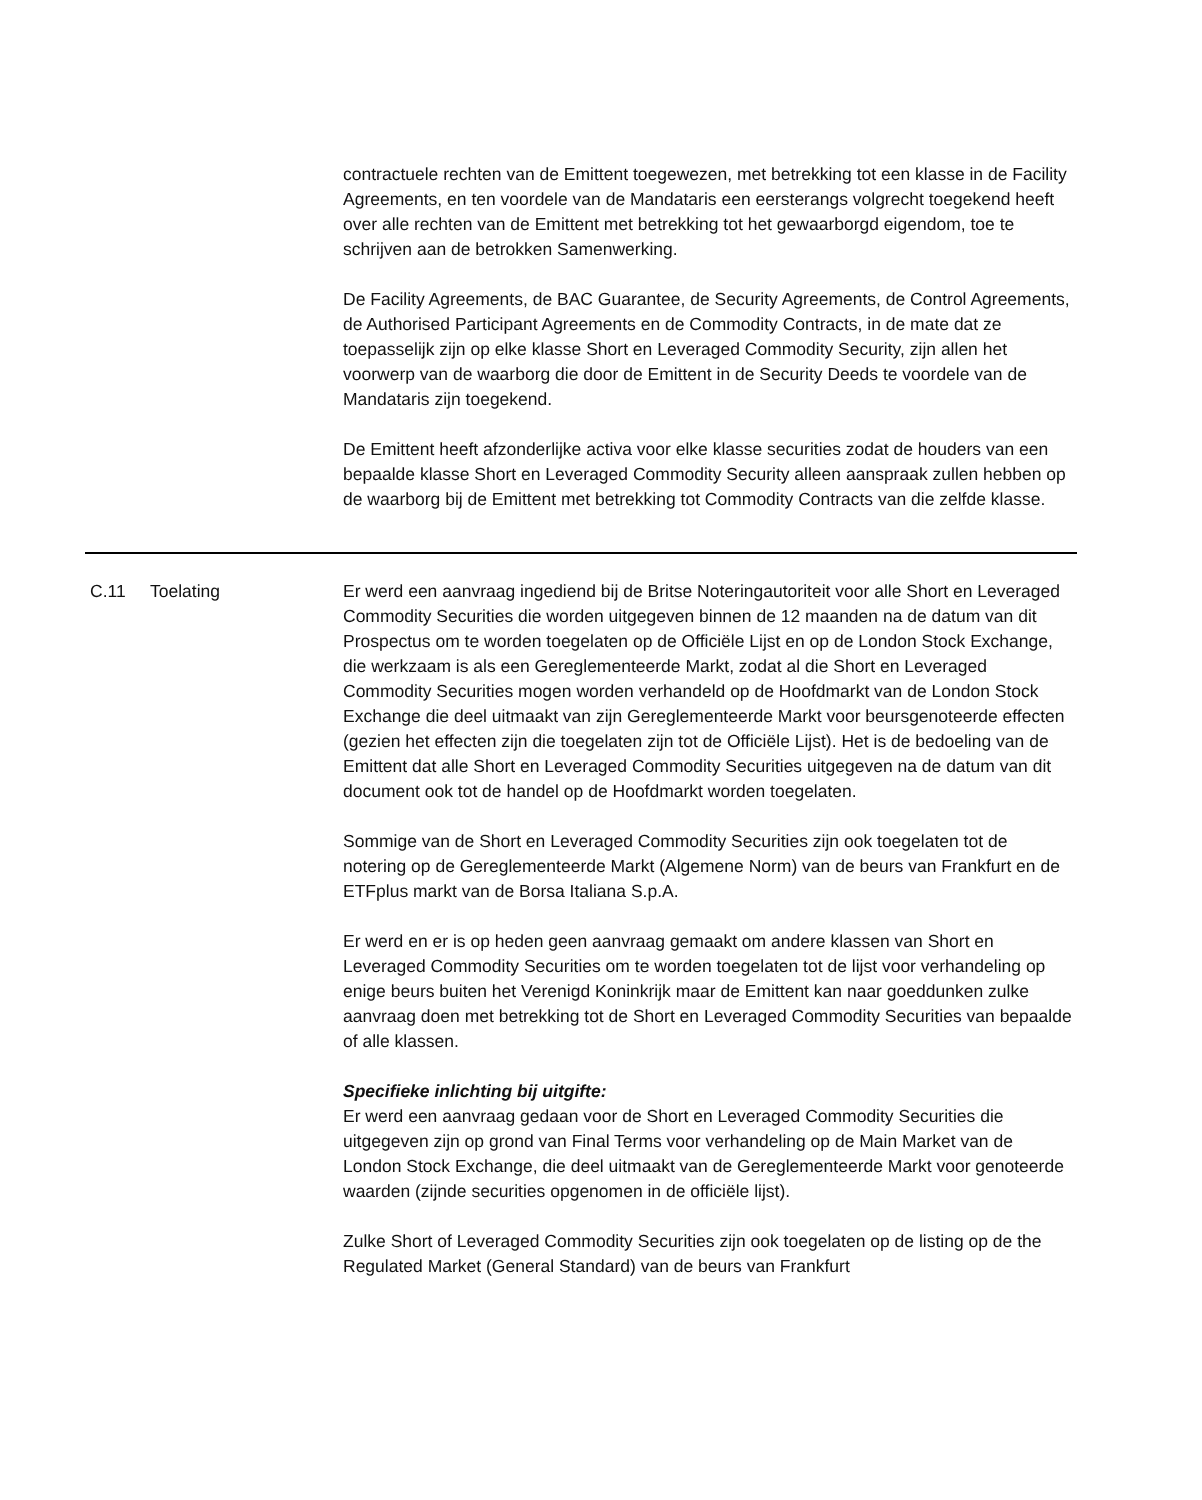contractuele rechten van de Emittent toegewezen, met betrekking tot een klasse in de Facility Agreements, en ten voordele van de Mandataris een eersterangs volgrecht toegekend heeft over alle rechten van de Emittent met betrekking tot het gewaarborgd eigendom, toe te schrijven aan de betrokken Samenwerking.
De Facility Agreements, de BAC Guarantee, de Security Agreements, de Control Agreements, de Authorised Participant Agreements en de Commodity Contracts, in de mate dat ze toepasselijk zijn op elke klasse Short en Leveraged Commodity Security, zijn allen het voorwerp van de waarborg die door de Emittent in de Security Deeds te voordele van de Mandataris zijn toegekend.
De Emittent heeft afzonderlijke activa voor elke klasse securities zodat de houders van een bepaalde klasse Short en Leveraged Commodity Security alleen aanspraak zullen hebben op de waarborg bij de Emittent met betrekking tot Commodity Contracts van die zelfde klasse.
| C.11 | Toelating | Er werd een aanvraag ingediend bij de Britse Noteringautoriteit voor alle Short en Leveraged Commodity Securities die worden uitgegeven binnen de 12 maanden na de datum van dit Prospectus om te worden toegelaten op de Officiële Lijst en op de London Stock Exchange, die werkzaam is als een Gereglementeerde Markt, zodat al die Short en Leveraged Commodity Securities mogen worden verhandeld op de Hoofdmarkt van de London Stock Exchange die deel uitmaakt van zijn Gereglementeerde Markt voor beursgenoteerde effecten (gezien het effecten zijn die toegelaten zijn tot de Officiële Lijst). Het is de bedoeling van de Emittent dat alle Short en Leveraged Commodity Securities uitgegeven na de datum van dit document ook tot de handel op de Hoofdmarkt worden toegelaten. Sommige van de Short en Leveraged Commodity Securities zijn ook toegelaten tot de notering op de Gereglementeerde Markt (Algemene Norm) van de beurs van Frankfurt en de ETFplus markt van de Borsa Italiana S.p.A. Er werd en er is op heden geen aanvraag gemaakt om andere klassen van Short en Leveraged Commodity Securities om te worden toegelaten tot de lijst voor verhandeling op enige beurs buiten het Verenigd Koninkrijk maar de Emittent kan naar goeddunken zulke aanvraag doen met betrekking tot de Short en Leveraged Commodity Securities van bepaalde of alle klassen. Specifieke inlichting bij uitgifte: Er werd een aanvraag gedaan voor de Short en Leveraged Commodity Securities die uitgegeven zijn op grond van Final Terms voor verhandeling op de Main Market van de London Stock Exchange, die deel uitmaakt van de Gereglementeerde Markt voor genoteerde waarden (zijnde securities opgenomen in de officiële lijst). Zulke Short of Leveraged Commodity Securities zijn ook toegelaten op de listing op de the Regulated Market (General Standard) van de beurs van Frankfurt |